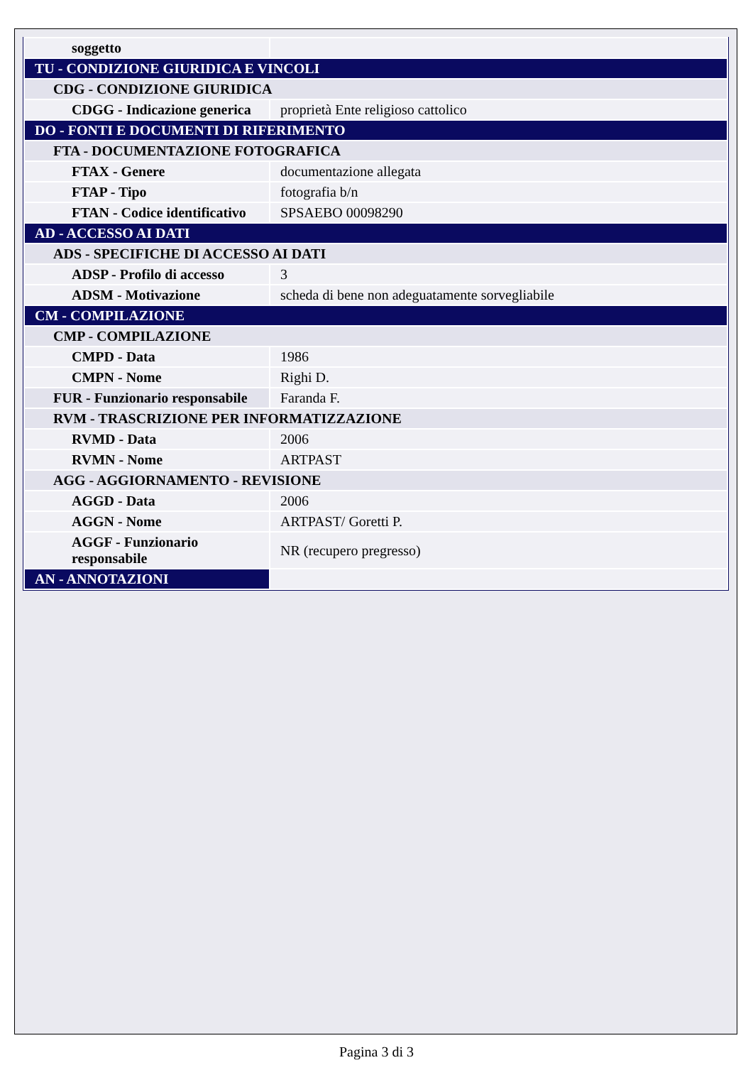| soggetto | |
| TU - CONDIZIONE GIURIDICA E VINCOLI | |
| CDG - CONDIZIONE GIURIDICA | |
| CDGG - Indicazione generica | proprietà Ente religioso cattolico |
| DO - FONTI E DOCUMENTI DI RIFERIMENTO | |
| FTA - DOCUMENTAZIONE FOTOGRAFICA | |
| FTAX - Genere | documentazione allegata |
| FTAP - Tipo | fotografia b/n |
| FTAN - Codice identificativo | SPSAEBO 00098290 |
| AD - ACCESSO AI DATI | |
| ADS - SPECIFICHE DI ACCESSO AI DATI | |
| ADSP - Profilo di accesso | 3 |
| ADSM - Motivazione | scheda di bene non adeguatamente sorvegliabile |
| CM - COMPILAZIONE | |
| CMP - COMPILAZIONE | |
| CMPD - Data | 1986 |
| CMPN - Nome | Righi D. |
| FUR - Funzionario responsabile | Faranda F. |
| RVM - TRASCRIZIONE PER INFORMATIZZAZIONE | |
| RVMD - Data | 2006 |
| RVMN - Nome | ARTPAST |
| AGG - AGGIORNAMENTO - REVISIONE | |
| AGGD - Data | 2006 |
| AGGN - Nome | ARTPAST/ Goretti P. |
| AGGF - Funzionario responsabile | NR (recupero pregresso) |
| AN - ANNOTAZIONI | |
Pagina 3 di 3